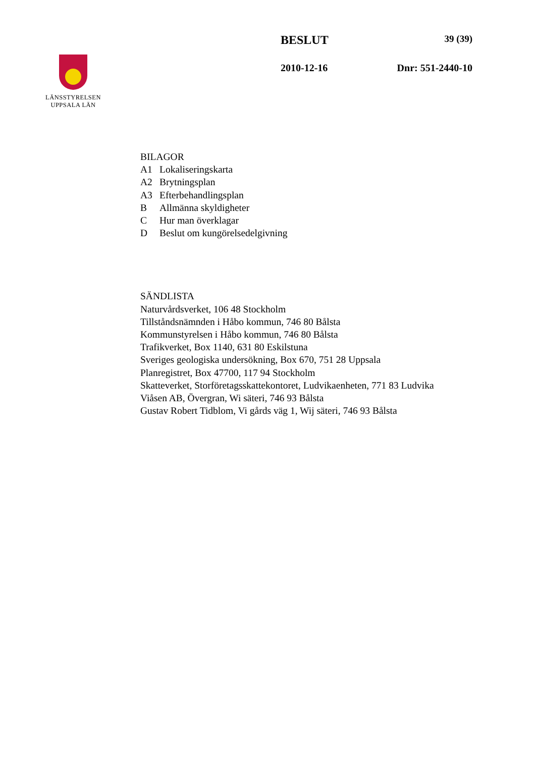LÄNSSTYRELSEN
UPPSALA LÄN
BESLUT 39 (39)
2010-12-16 Dnr: 551-2440-10
BILAGOR
A1 Lokaliseringskarta
A2 Brytningsplan
A3 Efterbehandlingsplan
B Allmänna skyldigheter
C Hur man överklagar
D Beslut om kungörelsedelgivning
SÄNDLISTA
Naturvårdsverket, 106 48 Stockholm
Tillståndsnämnden i Håbo kommun, 746 80 Bålsta
Kommunstyrelsen i Håbo kommun, 746 80 Bålsta
Trafikverket, Box 1140, 631 80 Eskilstuna
Sveriges geologiska undersökning, Box 670, 751 28 Uppsala
Planregistret, Box 47700, 117 94 Stockholm
Skatteverket, Storföretagsskattekontoret, Ludvikaenheten, 771 83 Ludvika
Viåsen AB, Övergran, Wi säteri, 746 93 Bålsta
Gustav Robert Tidblom, Vi gårds väg 1, Wij säteri, 746 93 Bålsta